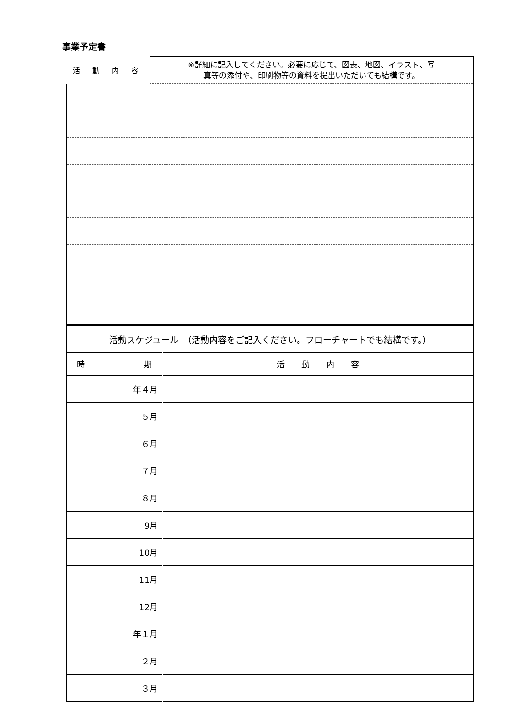事業予定書
| 活 動 内 容 | ※詳細に記入してください。必要に応じて、図表、地図、イラスト、写 真等の添付や、印刷物等の資料を提出いただいても結構です。 |
| 活動スケジュール （活動内容をご記入ください。フローチャートでも結構です。） | |
| 時 期 | 活 動 内 容 |
| 年４月 | |
| ５月 | |
| ６月 | |
| ７月 | |
| ８月 | |
| 9月 | |
| 10月 | |
| 11月 | |
| 12月 | |
| 年１月 | |
| ２月 | |
| ３月 | |